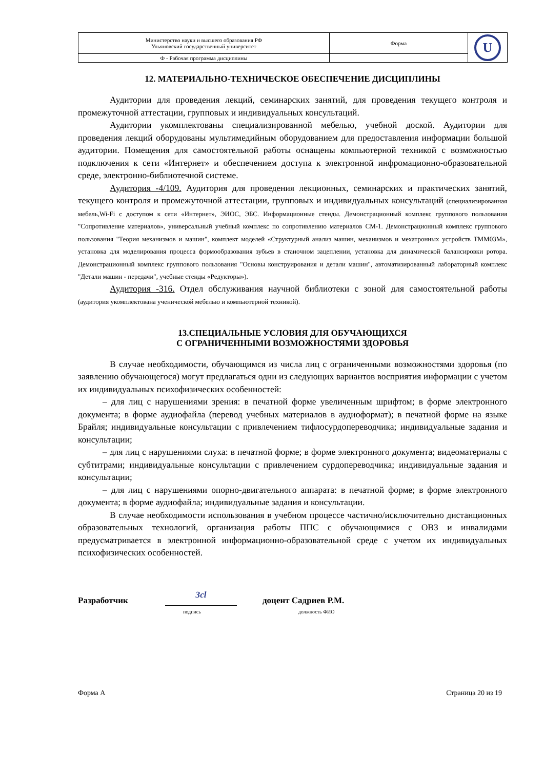| Министерство науки и высшего образования РФ Ульяновский государственный университет | Форма | U |
| Ф - Рабочая программа дисциплины | | |
12. МАТЕРИАЛЬНО-ТЕХНИЧЕСКОЕ ОБЕСПЕЧЕНИЕ ДИСЦИПЛИНЫ
Аудитории для проведения лекций, семинарских занятий, для проведения текущего контроля и промежуточной аттестации, групповых и индивидуальных консультаций.
Аудитории укомплектованы специализированной мебелью, учебной доской. Аудитории для проведения лекций оборудованы мультимедийным оборудованием для предоставления информации большой аудитории. Помещения для самостоятельной работы оснащены компьютерной техникой с возможностью подключения к сети «Интернет» и обеспечением доступа к электронной инфромационно-образовательной среде, электронно-библиотечной системе.
Аудитория -4/109. Аудитория для проведения лекционных, семинарских и практических занятий, текущего контроля и промежуточной аттестации, групповых и индивидуальных консультаций (специализированная мебель,Wi-Fi с доступом к сети «Интернет», ЭИОС, ЭБС. Информационные стенды. Демонстрационный комплекс группового пользования "Сопротивление материалов», универсальный учебный комплекс по сопротивлению материалов СМ-1. Демонстрационный комплекс группового пользования "Теория механизмов и машин", комплект моделей «Структурный анализ машин, механизмов и мехатронных устройств ТММ03М», установка для моделирования процесса формообразования зубьев в станочном зацеплении, установка для динамической балансировки ротора. Демонстрационный комплекс группового пользования "Основы конструирования и детали машин", автоматизированный лабораторный комплекс "Детали машин - передачи", учебные стенды «Редукторы»).
Аудитория -316. Отдел обслуживания научной библиотеки с зоной для самостоятельной работы (аудитория укомплектована ученической мебелью и компьютерной техникой).
13.СПЕЦИАЛЬНЫЕ УСЛОВИЯ ДЛЯ ОБУЧАЮЩИХСЯ
С ОГРАНИЧЕННЫМИ ВОЗМОЖНОСТЯМИ ЗДОРОВЬЯ
В случае необходимости, обучающимся из числа лиц с ограниченными возможностями здоровья (по заявлению обучающегося) могут предлагаться одни из следующих вариантов восприятия информации с учетом их индивидуальных психофизических особенностей:
– для лиц с нарушениями зрения: в печатной форме увеличенным шрифтом; в форме электронного документа; в форме аудиофайла (перевод учебных материалов в аудиоформат); в печатной форме на языке Брайля; индивидуальные консультации с привлечением тифлосурдопереводчика; индивидуальные задания и консультации;
– для лиц с нарушениями слуха: в печатной форме; в форме электронного документа; видеоматериалы с субтитрами; индивидуальные консультации с привлечением сурдопереводчика; индивидуальные задания и консультации;
– для лиц с нарушениями опорно-двигательного аппарата: в печатной форме; в форме электронного документа; в форме аудиофайла; индивидуальные задания и консультации.
В случае необходимости использования в учебном процессе частично/исключительно дистанционных образовательных технологий, организация работы ППС с обучающимися с ОВЗ и инвалидами предусматривается в электронной информационно-образовательной среде с учетом их индивидуальных психофизических особенностей.
Разработчик Зсl доцент Садриев Р.М.
подпись должность ФИО
Форма А Страница 20 из 19